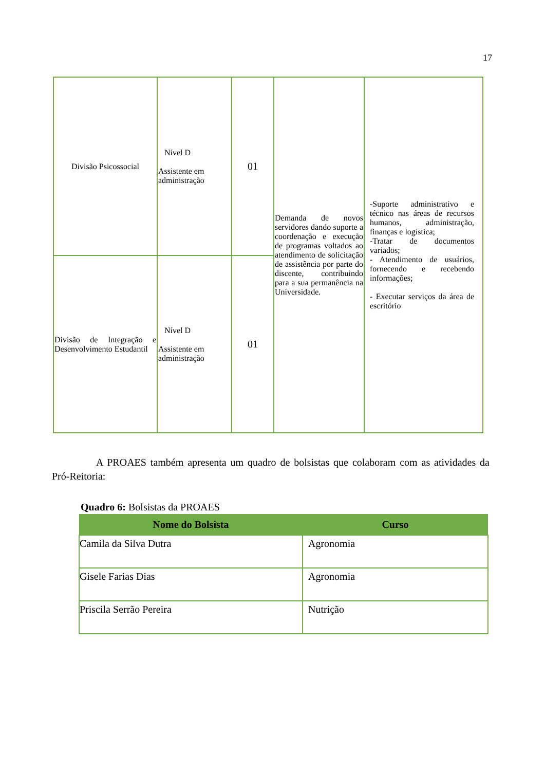17
| Divisão Psicossocial | Nível D Assistente em administração | 01 | Demanda de novos servidores dando suporte a coordenação e execução de programas voltados ao atendimento de solicitação de assistência por parte do discente, contribuindo para a sua permanência na Universidade. | -Suporte administrativo e técnico nas áreas de recursos humanos, administração, finanças e logística; -Tratar de documentos variados; - Atendimento de usuários, fornecendo e recebendo informações; - Executar serviços da área de escritório |
| Divisão de Integração e Desenvolvimento Estudantil | Nível D Assistente em administração | 01 | | |
A PROAES também apresenta um quadro de bolsistas que colaboram com as atividades da Pró-Reitoria:
Quadro 6: Bolsistas da PROAES
| Nome do Bolsista | Curso |
| --- | --- |
| Camila da Silva Dutra | Agronomia |
| Gisele Farias Dias | Agronomia |
| Priscila Serrão Pereira | Nutrição |